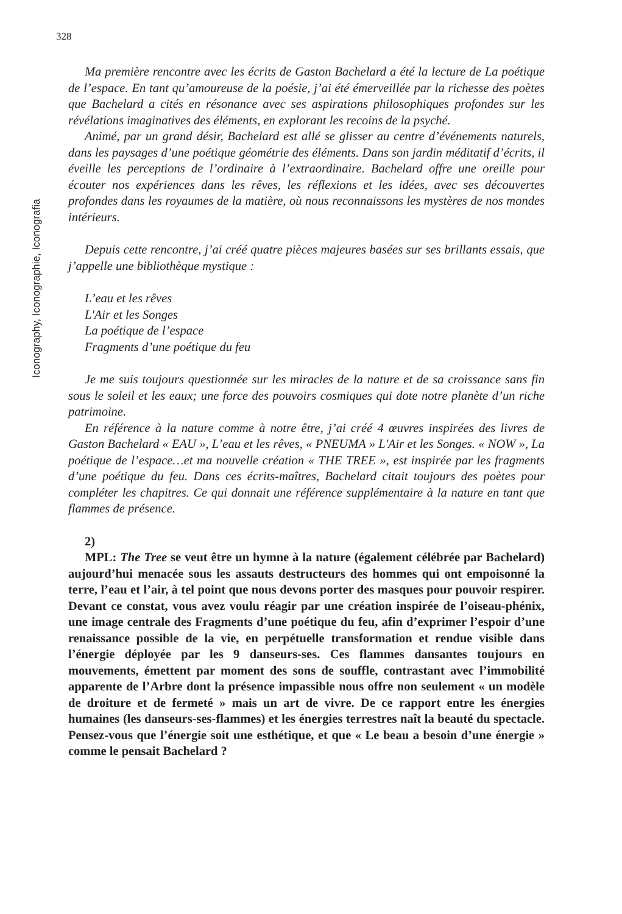328
Iconography, Iconographie, Iconografia
Ma première rencontre avec les écrits de Gaston Bachelard a été la lecture de La poétique de l’espace. En tant qu’amoureuse de la poésie, j’ai été émerveillée par la richesse des poètes que Bachelard a cités en résonance avec ses aspirations philosophiques profondes sur les révélations imaginatives des éléments, en explorant les recoins de la psyché.
Animé, par un grand désir, Bachelard est allé se glisser au centre d’événements naturels, dans les paysages d’une poétique géométrie des éléments. Dans son jardin méditatif d’écrits, il éveille les perceptions de l’ordinaire à l’extraordinaire. Bachelard offre une oreille pour écouter nos expériences dans les rêves, les réflexions et les idées, avec ses découvertes profondes dans les royaumes de la matière, où nous reconnaissons les mystères de nos mondes intérieurs.
Depuis cette rencontre, j’ai créé quatre pièces majeures basées sur ses brillants essais, que j’appelle une bibliothèque mystique :
L’eau et les rêves
L'Air et les Songes
La poétique de l’espace
Fragments d’une poétique du feu
Je me suis toujours questionnée sur les miracles de la nature et de sa croissance sans fin sous le soleil et les eaux; une force des pouvoirs cosmiques qui dote notre planète d’un riche patrimoine.
En référence à la nature comme à notre être, j’ai créé 4 œuvres inspirées des livres de Gaston Bachelard « EAU », L’eau et les rêves, « PNEUMA » L'Air et les Songes. « NOW », La poétique de l’espace…et ma nouvelle création « THE TREE », est inspirée par les fragments d’une poétique du feu. Dans ces écrits-maîtres, Bachelard citait toujours des poètes pour compléter les chapitres. Ce qui donnait une référence supplémentaire à la nature en tant que flammes de présence.
2)
MPL: The Tree se veut être un hymne à la nature (également célébrée par Bachelard) aujourd’hui menacée sous les assauts destructeurs des hommes qui ont empoisonné la terre, l’eau et l’air, à tel point que nous devons porter des masques pour pouvoir respirer. Devant ce constat, vous avez voulu réagir par une création inspirée de l’oiseau-phénix, une image centrale des Fragments d’une poétique du feu, afin d’exprimer l’espoir d’une renaissance possible de la vie, en perpétuelle transformation et rendue visible dans l’énergie déployée par les 9 danseurs-ses. Ces flammes dansantes toujours en mouvements, émettent par moment des sons de souffle, contrastant avec l’immobilité apparente de l’Arbre dont la présence impassible nous offre non seulement « un modèle de droiture et de fermeté » mais un art de vivre. De ce rapport entre les énergies humaines (les danseurs-ses-flammes) et les énergies terrestres naît la beauté du spectacle. Pensez-vous que l’énergie soit une esthétique, et que « Le beau a besoin d’une énergie » comme le pensait Bachelard ?